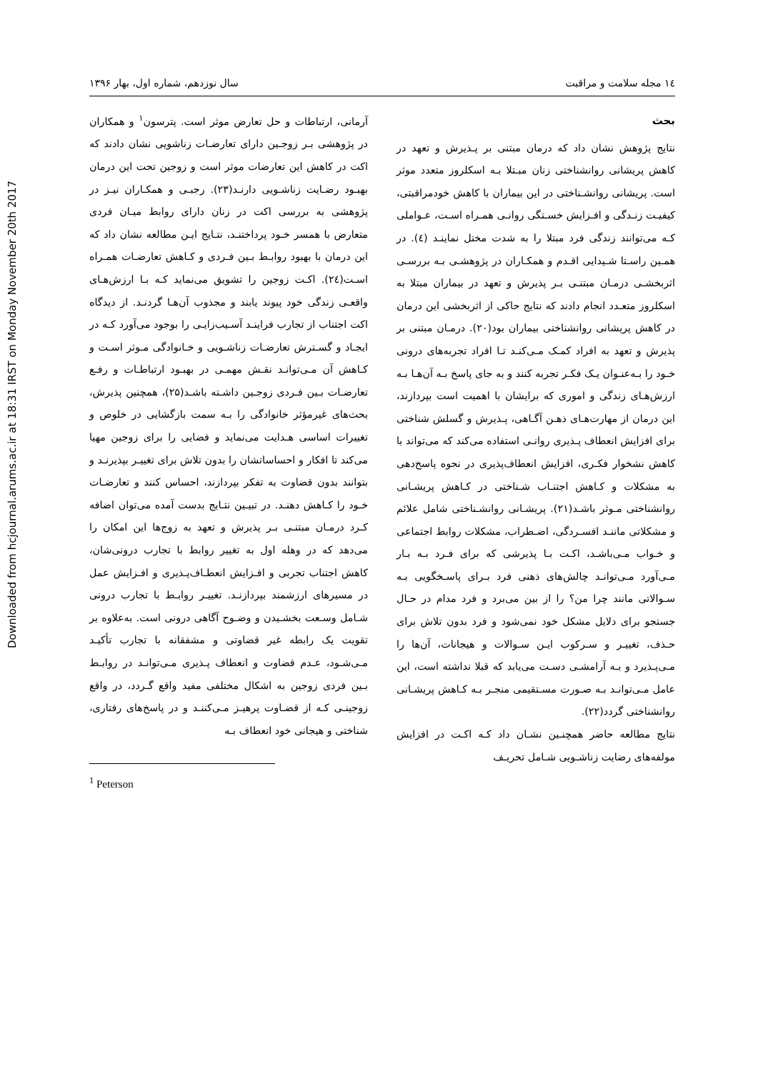Downloaded from hcjournal.arums.ac.ir at 18:31 IRST on Monday November 20th 2017
۱٤ مجله سلامت و مراقبت سال نوزدهم، شماره اول، بهار ۱۳۹۶
بحث
نتایج پژوهش نشان داد که درمان مبتنی بر پـذیرش و تعهد در کاهش پریشانی روانشناختی زنان مبـتلا بـه اسکلروز متعدد موثر است. پریشانی روانشـناختی در این بیماران با کاهش خودمراقبتی، کیفیـت زنـدگی و افـزایش خسـتگی روانـی همـراه اسـت، عـواملی کـه می‌توانند زندگی فرد مبتلا را به شدت مختل نماینـد (٤). در همـین راسـتا شـیدایی اقـدم و همکـاران در پژوهشـی بـه بررسـی اثربخشـی درمـان مبتنـی بـر پذیرش و تعهد در بیماران مبتلا به اسکلروز متعـدد انجام دادند که نتایج حاکی از اثربخشی این درمان در کاهش پریشانی روانشناختی بیماران بود(۲۰). درمـان مبتنی بر پذیرش و تعهد به افراد کمـک مـی‌کنـد تـا افراد تجربه‌های درونی خـود را بـه‌عنـوان یـک فکـر تجربه کنند و به جای پاسخ بـه آن‌هـا بـه ارزش‌هـای زندگی و اموری که برایشان با اهمیت است بپردازند، این درمان از مهارت‌هـای ذهـن آگـاهی، پـذیرش و گسلش شناختی برای افزایش انعطاف پـذیری روانـی استفاده می‌کند که می‌تواند با کاهش نشخوار فکـری، افزایش انعطاف‌پذیری در نحوه پاسخ‌دهی به مشکلات و کـاهش اجتنـاب شـناختی در کـاهش پریشـانی روانشناختی مـوثر باشـد(۲۱). پریشـانی روانشـناختی شامل علائم و مشکلاتی ماننـد افسـردگی، اضـطراب، مشکلات روابط اجتماعی و خـواب مـی‌باشـد، اکـت بـا پذیرشی که برای فـرد بـه بـار مـی‌آورد مـی‌توانـد چالش‌های ذهنی فرد بـرای پاسـخگویی بـه سـوالاتی مانند چرا من؟ را از بین می‌برد و فرد مدام در حـال جستجو برای دلایل مشکل خود نمی‌شود و فرد بدون تلاش برای حـذف، تغییـر و سـرکوب ایـن سـوالات و هیجانات، آن‌ها را مـی‌پـذیرد و بـه آرامشـی دسـت می‌یابد که قبلا نداشته است، این عامل مـی‌توانـد بـه صـورت مسـتقیمی منجـر بـه کـاهش پریشـانی روانشناختی گردد(۲۲).
نتایج مطالعه حاضر همچنـین نشـان داد کـه اکـت در افزایش مولفه‌های رضایت زناشـویی شـامل تحریـف
آرمانی، ارتباطات و حل تعارض موثر است. پترسون<sup>۱</sup> و همکاران در پژوهشی بـر زوجـین دارای تعارضـات زناشویی نشان دادند که اکت در کاهش این تعارضات موثر است و زوجین تحت این درمان بهبـود رضـایت زناشـویی دارنـد(۲۳). رجبـی و همکـاران نیـز در پژوهشی به بررسی اکت در زنان دارای روابط میـان فردی متعارض با همسر خـود پرداختنـد، نتـایج ایـن مطالعه نشان داد که این درمان با بهبود روابـط بـین فـردی و کـاهش تعارضـات همـراه اسـت(۲٤). اکـت زوجین را تشویق می‌نماید کـه بـا ارزش‌هـای واقعـی زندگی خود پیوند یابند و مجذوب آن‌هـا گردنـد. از دیدگاه اکت اجتناب از تجارب فراینـد آسـیب‌زایـی را بوجود می‌آورد کـه در ایجـاد و گسـترش تعارضـات زناشـویی و خـانوادگی مـوثر اسـت و کـاهش آن مـی‌توانـد نقـش مهمـی در بهبـود ارتباطـات و رفـع تعارضـات بـین فـردی زوجـین داشـته باشـد(۲۵)، همچنین پذیرش، بحث‌های غیرمؤثر خانوادگی را بـه سمت بازگشایی در خلوص و تغییرات اساسی هـدایت می‌نماید و فضایی را برای زوجین مهیا می‌کند تا افکار و احساساتشان را بدون تلاش برای تغییـر بپذیرنـد و بتوانند بدون قضاوت به تفکر بپردازند، احساس کنند و تعارضـات خـود را کـاهش دهنـد. در تبیـین نتـایج بدست آمده می‌توان اضافه کـرد درمـان مبتنـی بـر پذیرش و تعهد به زوج‌ها این امکان را می‌دهد که در وهله اول به تغییر روابط با تجارب درونی‌شان، کاهش اجتناب تجربی و افـزایش انعطـاف‌پـذیری و افـزایش عمل در مسیرهای ارزشمند بپردازنـد. تغییـر روابـط با تجارب درونی شـامل وسـعت بخشـیدن و وضـوح آگاهی درونی است. به‌علاوه بر تقویت یک رابطه غیر قضاوتی و مشفقانه با تجارب تأکیـد مـی‌شـود، عـدم قضاوت و انعطاف پـذیری مـی‌توانـد در روابـط بـین فردی زوجین به اشکال مختلفی مفید واقع گـردد، در واقع زوجینـی کـه از قضـاوت پرهیـز مـی‌کننـد و در پاسخ‌های رفتاری، شناختی و هیجانی خود انعطاف بـه
<sup>1</sup> Peterson